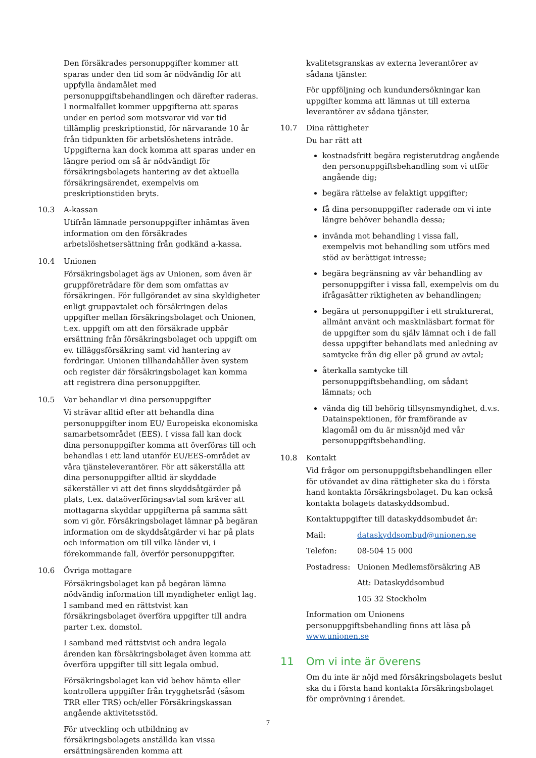Den försäkrades personuppgifter kommer att sparas under den tid som är nödvändig för att uppfylla ändamålet med personuppgiftsbehandlingen och därefter raderas. I normalfallet kommer uppgifterna att sparas under en period som motsvarar vid var tid tillämplig preskriptionstid, för närvarande 10 år från tidpunkten för arbetslöshetens inträde. Uppgifterna kan dock komma att sparas under en längre period om så är nödvändigt för försäkringsbolagets hantering av det aktuella försäkringsärendet, exempelvis om preskriptionstiden bryts.
10.3 A-kassan
Utifrån lämnade personuppgifter inhämtas även information om den försäkrades arbetslöshetsersättning från godkänd a-kassa.
10.4 Unionen
Försäkringsbolaget ägs av Unionen, som även är gruppföreträdare för dem som omfattas av försäkringen. För fullgörandet av sina skyldigheter enligt gruppavtalet och försäkringen delas uppgifter mellan försäkringsbolaget och Unionen, t.ex. uppgift om att den försäkrade uppbär ersättning från försäkringsbolaget och uppgift om ev. tilläggsförsäkring samt vid hantering av fordringar. Unionen tillhandahåller även system och register där försäkringsbolaget kan komma att registrera dina personuppgifter.
10.5 Var behandlar vi dina personuppgifter
Vi strävar alltid efter att behandla dina personuppgifter inom EU/ Europeiska ekonomiska samarbetsområdet (EES). I vissa fall kan dock dina personuppgifter komma att överföras till och behandlas i ett land utanför EU/EES-området av våra tjänsteleverantörer. För att säkerställa att dina personuppgifter alltid är skyddade säkerställer vi att det finns skyddsåtgärder på plats, t.ex. dataöverföringsavtal som kräver att mottagarna skyddar uppgifterna på samma sätt som vi gör. Försäkringsbolaget lämnar på begäran information om de skyddsåtgärder vi har på plats och information om till vilka länder vi, i förekommande fall, överför personuppgifter.
10.6 Övriga mottagare
Försäkringsbolaget kan på begäran lämna nödvändig information till myndigheter enligt lag. I samband med en rättstvist kan försäkringsbolaget överföra uppgifter till andra parter t.ex. domstol.
I samband med rättstvist och andra legala ärenden kan försäkringsbolaget även komma att överföra uppgifter till sitt legala ombud.
Försäkringsbolaget kan vid behov hämta eller kontrollera uppgifter från trygghetsråd (såsom TRR eller TRS) och/eller Försäkringskassan angående aktivitetsstöd.
För utveckling och utbildning av försäkringsbolagets anställda kan vissa ersättningsärenden komma att
kvalitetsgranskas av externa leverantörer av sådana tjänster.
För uppföljning och kundundersökningar kan uppgifter komma att lämnas ut till externa leverantörer av sådana tjänster.
10.7 Dina rättigheter
Du har rätt att
kostnadsfritt begära registerutdrag angående den personuppgiftsbehandling som vi utför angående dig;
begära rättelse av felaktigt uppgifter;
få dina personuppgifter raderade om vi inte längre behöver behandla dessa;
invända mot behandling i vissa fall, exempelvis mot behandling som utförs med stöd av berättigat intresse;
begära begränsning av vår behandling av personuppgifter i vissa fall, exempelvis om du ifrågasätter riktigheten av behandlingen;
begära ut personuppgifter i ett strukturerat, allmänt använt och maskinläsbart format för de uppgifter som du själv lämnat och i de fall dessa uppgifter behandlats med anledning av samtycke från dig eller på grund av avtal;
återkalla samtycke till personuppgiftsbehandling, om sådant lämnats; och
vända dig till behörig tillsynsmyndighet, d.v.s. Datainspektionen, för framförande av klagomål om du är missnöjd med vår personuppgiftsbehandling.
10.8 Kontakt
Vid frågor om personuppgiftsbehandlingen eller för utövandet av dina rättigheter ska du i första hand kontakta försäkringsbolaget. Du kan också kontakta bolagets dataskyddsombud.
Kontaktuppgifter till dataskyddsombudet är:
| Mail: | dataskyddsombud@unionen.se |
| Telefon: | 08-504 15 000 |
| Postadress: | Unionen Medlemsförsäkring AB |
| | Att: Dataskyddsombud |
| | 105 32 Stockholm |
Information om Unionens personuppgiftsbehandling finns att läsa på www.unionen.se
11 Om vi inte är överens
Om du inte är nöjd med försäkringsbolagets beslut ska du i första hand kontakta försäkringsbolaget för omprövning i ärendet.
7